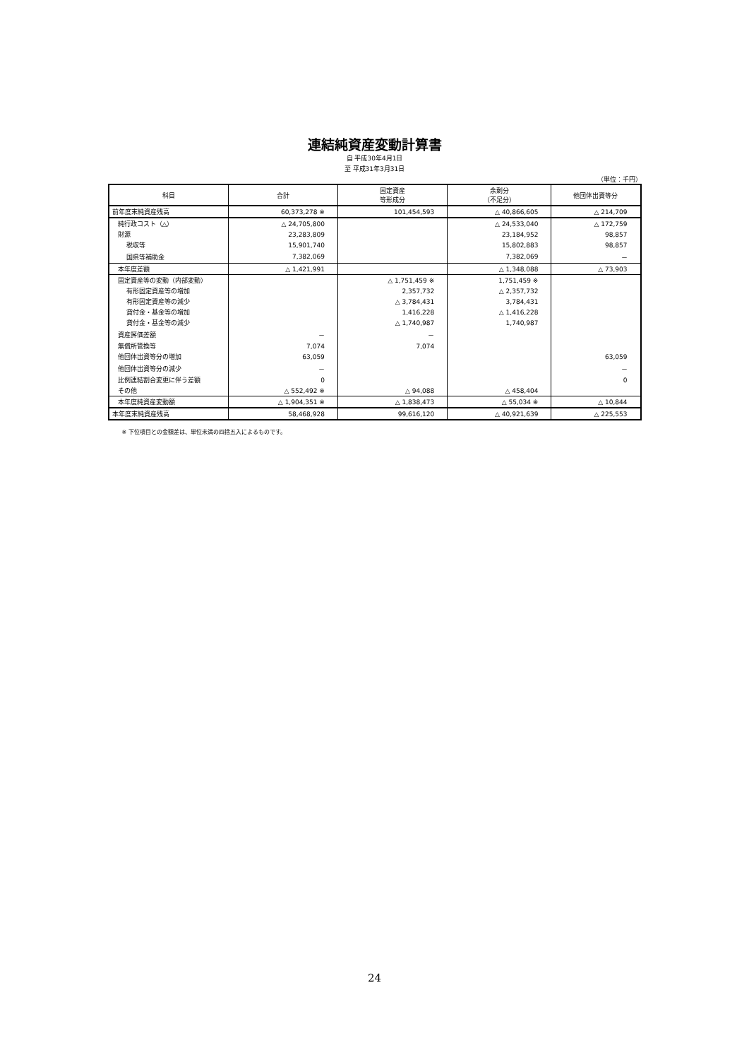連結純資産変動計算書
自 平成30年4月1日
至 平成31年3月31日
（単位：千円）
| 科目 | 合計 | 固定資産 等形成分 | 余剰分 （不足分） | 他団体出資等分 |
| --- | --- | --- | --- | --- |
| 前年度末純資産残高 | 60,373,278 ※ | 101,454,593 | △ 40,866,605 | △ 214,709 |
| 純行政コスト（△） | △ 24,705,800 | | △ 24,533,040 | △ 172,759 |
| 財源 | 23,283,809 | | 23,184,952 | 98,857 |
| 税収等 | 15,901,740 | | 15,802,883 | 98,857 |
| 国県等補助金 | 7,382,069 | | 7,382,069 | － |
| 本年度差額 | △ 1,421,991 | | △ 1,348,088 | △ 73,903 |
| 固定資産等の変動（内部変動） | | △ 1,751,459 ※ | 1,751,459 ※ | |
| 有形固定資産等の増加 | | 2,357,732 | △ 2,357,732 | |
| 有形固定資産等の減少 | | △ 3,784,431 | 3,784,431 | |
| 貸付金・基金等の増加 | | 1,416,228 | △ 1,416,228 | |
| 貸付金・基金等の減少 | | △ 1,740,987 | 1,740,987 | |
| 資産評価差額 | － | － | | |
| 無償所管換等 | 7,074 | 7,074 | | |
| 他団体出資等分の増加 | 63,059 | | | 63,059 |
| 他団体出資等分の減少 | － | | | － |
| 比例連結割合変更に伴う差額 | 0 | | | 0 |
| その他 | △ 552,492 ※ | △ 94,088 | △ 458,404 | |
| 本年度純資産変動額 | △ 1,904,351 ※ | △ 1,838,473 | △ 55,034 ※ | △ 10,844 |
| 本年度末純資産残高 | 58,468,928 | 99,616,120 | △ 40,921,639 | △ 225,553 |
※ 下位項目との金額差は、単位未満の四捨五入によるものです。
24